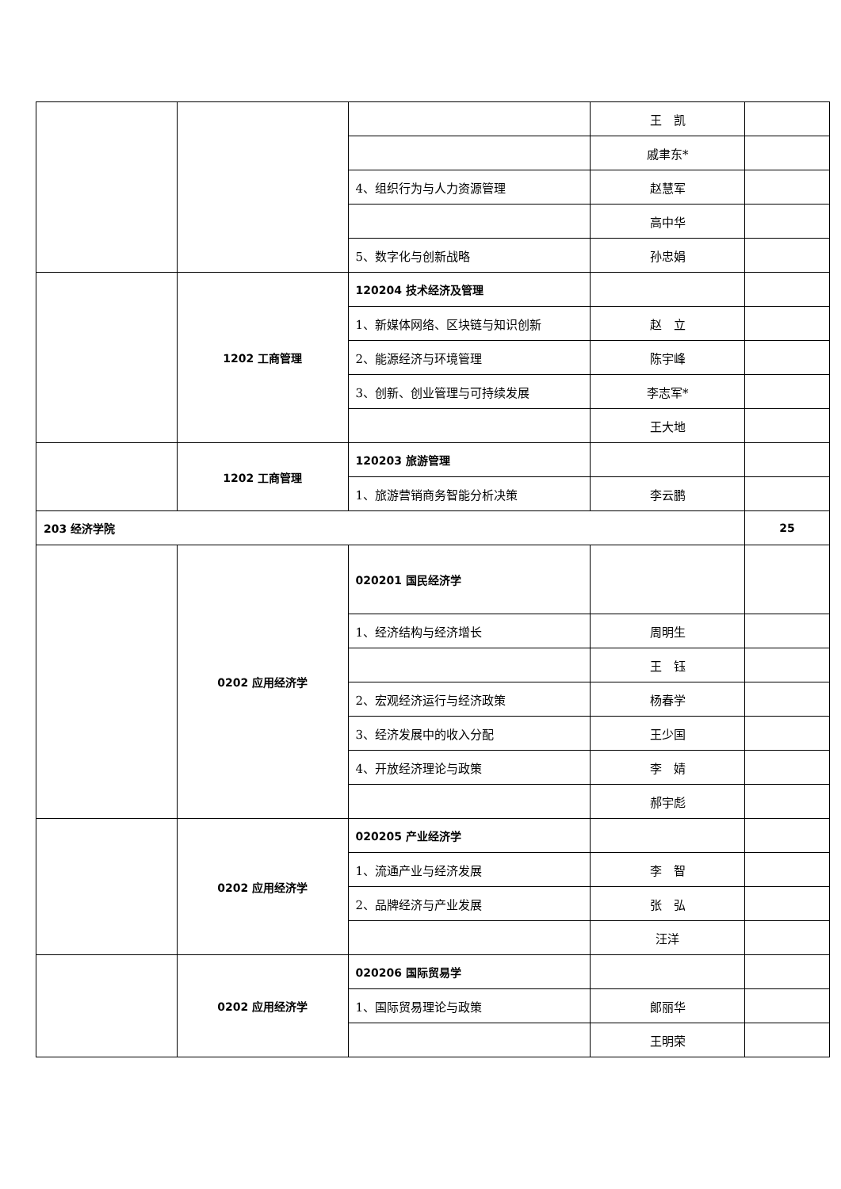| | | | 王 凯 | |
| | | | 戚聿东* | |
| | | 4、组织行为与人力资源管理 | 赵慧军 | |
| | | | 高中华 | |
| | | 5、数字化与创新战略 | 孙忠娟 | |
| | 1202 工商管理 | 120204 技术经济及管理 | | |
| | | 1、新媒体网络、区块链与知识创新 | 赵 立 | |
| | | 2、能源经济与环境管理 | 陈宇峰 | |
| | | 3、创新、创业管理与可持续发展 | 李志军* | |
| | | | 王大地 | |
| | 1202 工商管理 | 120203 旅游管理 | | |
| | | 1、旅游营销商务智能分析决策 | 李云鹏 | |
| 203 经济学院 | | | | 25 |
| | 0202 应用经济学 | 020201 国民经济学 | | |
| | | 1、经济结构与经济增长 | 周明生 | |
| | | | 王 钰 | |
| | | 2、宏观经济运行与经济政策 | 杨春学 | |
| | | 3、经济发展中的收入分配 | 王少国 | |
| | | 4、开放经济理论与政策 | 李 婧 | |
| | | | 郝宇彪 | |
| | 0202 应用经济学 | 020205 产业经济学 | | |
| | | 1、流通产业与经济发展 | 李 智 | |
| | | 2、品牌经济与产业发展 | 张 弘 | |
| | | | 汪洋 | |
| | 0202 应用经济学 | 020206 国际贸易学 | | |
| | | 1、国际贸易理论与政策 | 郎丽华 | |
| | | | 王明荣 | |